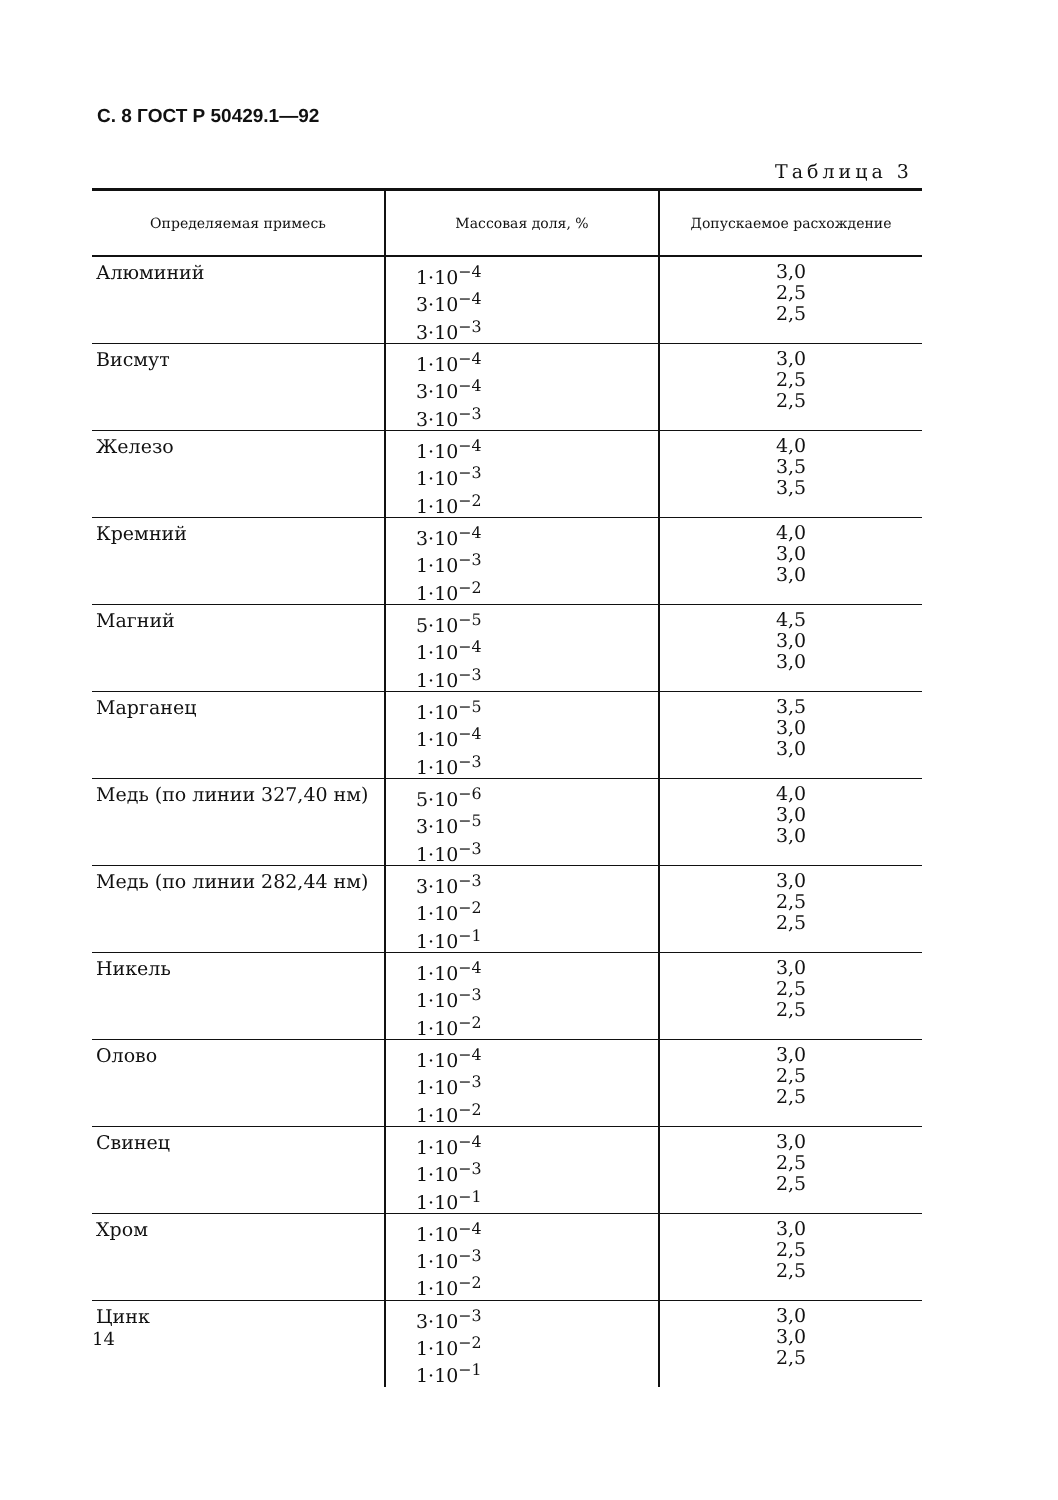С. 8 ГОСТ Р 50429.1—92
Таблица 3
| Определяемая примесь | Массовая доля, % | Допускаемое расхождение |
| --- | --- | --- |
| Алюминий | 1·10<sup>−4</sup> 3·10<sup>−4</sup> 3·10<sup>−3</sup> | 3,0 2,5 2,5 |
| Висмут | 1·10<sup>−4</sup> 3·10<sup>−4</sup> 3·10<sup>−3</sup> | 3,0 2,5 2,5 |
| Железо | 1·10<sup>−4</sup> 1·10<sup>−3</sup> 1·10<sup>−2</sup> | 4,0 3,5 3,5 |
| Кремний | 3·10<sup>−4</sup> 1·10<sup>−3</sup> 1·10<sup>−2</sup> | 4,0 3,0 3,0 |
| Магний | 5·10<sup>−5</sup> 1·10<sup>−4</sup> 1·10<sup>−3</sup> | 4,5 3,0 3,0 |
| Марганец | 1·10<sup>−5</sup> 1·10<sup>−4</sup> 1·10<sup>−3</sup> | 3,5 3,0 3,0 |
| Медь (по линии 327,40 нм) | 5·10<sup>−6</sup> 3·10<sup>−5</sup> 1·10<sup>−3</sup> | 4,0 3,0 3,0 |
| Медь (по линии 282,44 нм) | 3·10<sup>−3</sup> 1·10<sup>−2</sup> 1·10<sup>−1</sup> | 3,0 2,5 2,5 |
| Никель | 1·10<sup>−4</sup> 1·10<sup>−3</sup> 1·10<sup>−2</sup> | 3,0 2,5 2,5 |
| Олово | 1·10<sup>−4</sup> 1·10<sup>−3</sup> 1·10<sup>−2</sup> | 3,0 2,5 2,5 |
| Свинец | 1·10<sup>−4</sup> 1·10<sup>−3</sup> 1·10<sup>−1</sup> | 3,0 2,5 2,5 |
| Хром | 1·10<sup>−4</sup> 1·10<sup>−3</sup> 1·10<sup>−2</sup> | 3,0 2,5 2,5 |
| Цинк | 3·10<sup>−3</sup> 1·10<sup>−2</sup> 1·10<sup>−1</sup> | 3,0 3,0 2,5 |
14